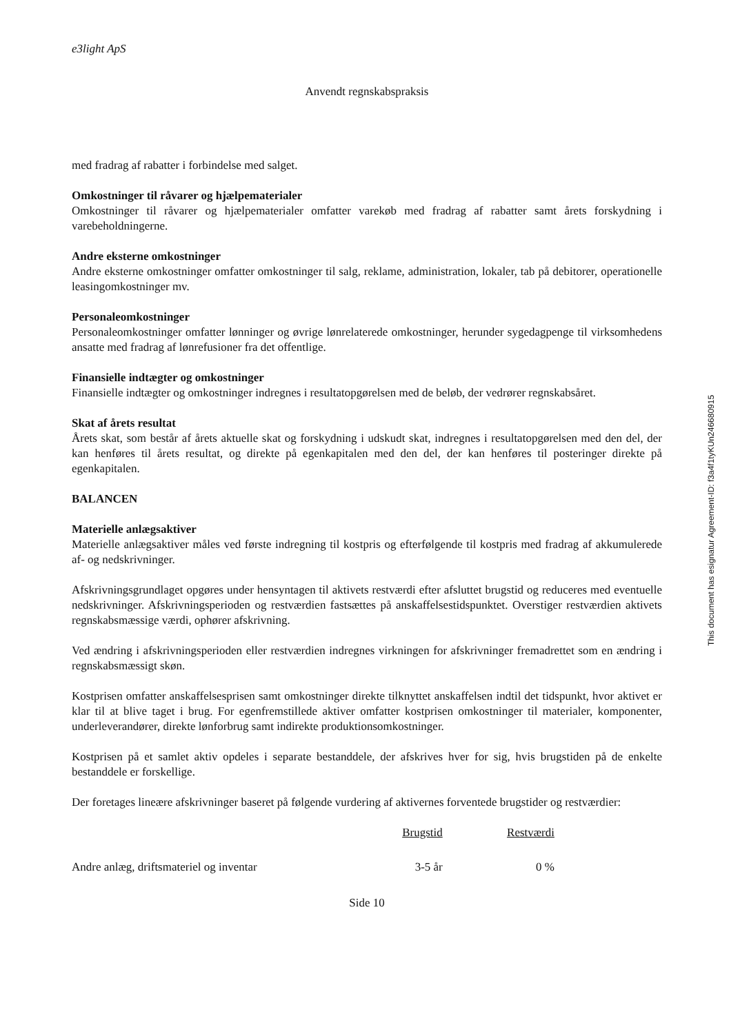e3light ApS
Anvendt regnskabspraksis
med fradrag af rabatter i forbindelse med salget.
Omkostninger til råvarer og hjælpematerialer
Omkostninger til råvarer og hjælpematerialer omfatter varekøb med fradrag af rabatter samt årets forskydning i varebeholdningerne.
Andre eksterne omkostninger
Andre eksterne omkostninger omfatter omkostninger til salg, reklame, administration, lokaler, tab på debitorer, operationelle leasingomkostninger mv.
Personaleomkostninger
Personaleomkostninger omfatter lønninger og øvrige lønrelaterede omkostninger, herunder sygedagpenge til virksomhedens ansatte med fradrag af lønrefusioner fra det offentlige.
Finansielle indtægter og omkostninger
Finansielle indtægter og omkostninger indregnes i resultatopgørelsen med de beløb, der vedrører regnskabsåret.
Skat af årets resultat
Årets skat, som består af årets aktuelle skat og forskydning i udskudt skat, indregnes i resultatopgørelsen med den del, der kan henføres til årets resultat, og direkte på egenkapitalen med den del, der kan henføres til posteringer direkte på egenkapitalen.
BALANCEN
Materielle anlægsaktiver
Materielle anlægsaktiver måles ved første indregning til kostpris og efterfølgende til kostpris med fradrag af akkumulerede af- og nedskrivninger.
Afskrivningsgrundlaget opgøres under hensyntagen til aktivets restværdi efter afsluttet brugstid og reduceres med eventuelle nedskrivninger. Afskrivningsperioden og restværdien fastsættes på anskaffelsestidspunktet. Overstiger restværdien aktivets regnskabsmæssige værdi, ophører afskrivning.
Ved ændring i afskrivningsperioden eller restværdien indregnes virkningen for afskrivninger fremadrettet som en ændring i regnskabsmæssigt skøn.
Kostprisen omfatter anskaffelsesprisen samt omkostninger direkte tilknyttet anskaffelsen indtil det tidspunkt, hvor aktivet er klar til at blive taget i brug. For egenfremstillede aktiver omfatter kostprisen omkostninger til materialer, komponenter, underleverandører, direkte lønforbrug samt indirekte produktionsomkostninger.
Kostprisen på et samlet aktiv opdeles i separate bestanddele, der afskrives hver for sig, hvis brugstiden på de enkelte bestanddele er forskellige.
Der foretages lineære afskrivninger baseret på følgende vurdering af aktivernes forventede brugstider og restværdier:
| | Brugstid | Restværdi |
| Andre anlæg, driftsmateriel og inventar | 3-5 år | 0 % |
Side 10
This document has esignatur Agreement-ID: f3a4f1tyKUn246680915